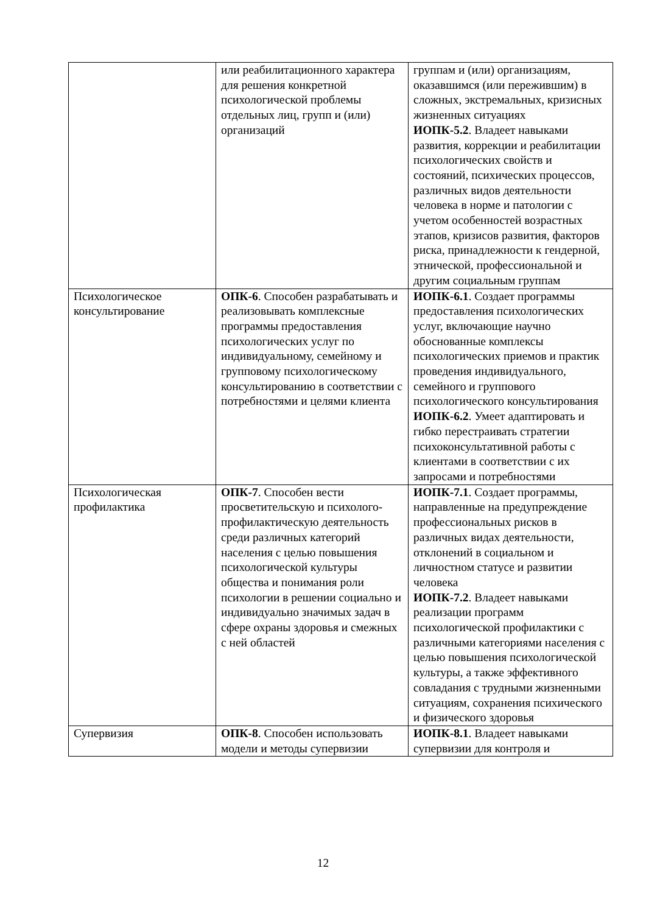| | или реабилитационного характера для решения конкретной психологической проблемы отдельных лиц, групп и (или) организаций | группам и (или) организациям, оказавшимся (или пережившим) в сложных, экстремальных, кризисных жизненных ситуациях ИОПК-5.2 . Владеет навыками развития, коррекции и реабилитации психологических свойств и состояний, психических процессов, различных видов деятельности человека в норме и патологии с учетом особенностей возрастных этапов, кризисов развития, факторов риска, принадлежности к гендерной, этнической, профессиональной и другим социальным группам |
| Психологическое консультирование | ОПК-6 . Способен разрабатывать и реализовывать комплексные программы предоставления психологических услуг по индивидуальному, семейному и групповому психологическому консультированию в соответствии с потребностями и целями клиента | ИОПК-6.1 . Создает программы предоставления психологических услуг, включающие научно обоснованные комплексы психологических приемов и практик проведения индивидуального, семейного и группового психологического консультирования ИОПК-6.2 . Умеет адаптировать и гибко перестраивать стратегии психоконсультативной работы с клиентами в соответствии с их запросами и потребностями |
| Психологическая профилактика | ОПК-7 . Способен вести просветительскую и психолого-профилактическую деятельность среди различных категорий населения с целью повышения психологической культуры общества и понимания роли психологии в решении социально и индивидуально значимых задач в сфере охраны здоровья и смежных с ней областей | ИОПК-7.1 . Создает программы, направленные на предупреждение профессиональных рисков в различных видах деятельности, отклонений в социальном и личностном статусе и развитии человека ИОПК-7.2 . Владеет навыками реализации программ психологической профилактики с различными категориями населения с целью повышения психологической культуры, а также эффективного совладания с трудными жизненными ситуациям, сохранения психического и физического здоровья |
| Супервизия | ОПК-8 . Способен использовать модели и методы супервизии | ИОПК-8.1 . Владеет навыками супервизии для контроля и |
12